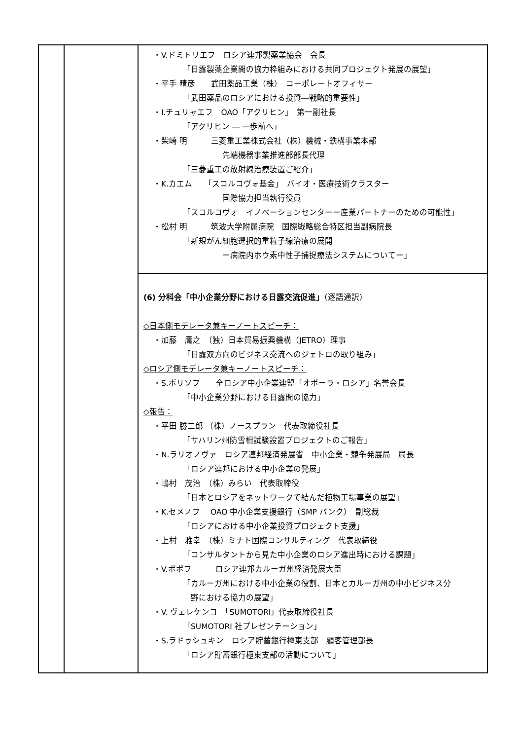| | | ・V.ドミトリエフ ロシア連邦製薬業協会 会長 「日露製薬企業間の協力枠組みにおける共同プロジェクト発展の展望」 ・平手 晴彦 武田薬品工業（株） コーポレートオフィサー 「武田薬品のロシアにおける投資―戦略的重要性」 ・I.チュリャエフ OAO「アクリヒン」 第一副社長 「アクリヒン ― 一歩前へ」 ・柴崎 明 三菱重工業株式会社（株）機械・鉄構事業本部 先端機器事業推進部部長代理 「三菱重工の放射線治療装置ご紹介」 ・K.カエム 「スコルコヴォ基金」 バイオ・医療技術クラスター 国際協力担当執行役員 「スコルコヴォ イノベーションセンターー産業パートナーのための可能性」 ・松村 明 筑波大学附属病院 国際戦略総合特区担当副病院長 「新規がん細胞選択的重粒子線治療の展開 ー病院内ホウ素中性子捕捉療法システムについてー」 |
| | | (6) 分科会「中小企業分野における日露交流促進」 （逐語通訳） ◇日本側モデレータ兼キーノートスピーチ： ・加藤 庸之 （独）日本貿易振興機構（JETRO）理事 「日露双方向のビジネス交流へのジェトロの取り組み」 ◇ロシア側モデレータ兼キーノートスピーチ： ・S.ボリソフ 全ロシア中小企業連盟「オポーラ・ロシア」名誉会長 「中小企業分野における日露間の協力」 ◇報告： ・平田 勝二郎 （株）ノースプラン 代表取締役社長 「サハリン州防雪柵試験設置プロジェクトのご報告」 ・N.ラリオノヴァ ロシア連邦経済発展省 中小企業・競争発展局 局長 「ロシア連邦における中小企業の発展」 ・嶋村 茂治 （株）みらい 代表取締役 「日本とロシアをネットワークで結んだ植物工場事業の展望」 ・K.セメノフ OAO 中小企業支援銀行（SMP バンク） 副総裁 「ロシアにおける中小企業投資プロジェクト支援」 ・上村 雅幸 （株）ミナト国際コンサルティング 代表取締役 「コンサルタントから見た中小企業のロシア進出時における課題」 ・V.ポポフ ロシア連邦カルーガ州経済発展大臣 「カルーガ州における中小企業の役割、日本とカルーガ州の中小ビジネス分 野における協力の展望」 ・V. ヴェレケンコ 「SUMOTORI」代表取締役社長 「SUMOTORI 社プレゼンテーション」 ・S.ラドゥシュキン ロシア貯蓄銀行極東支部 顧客管理部長 「ロシア貯蓄銀行極東支部の活動について」 |